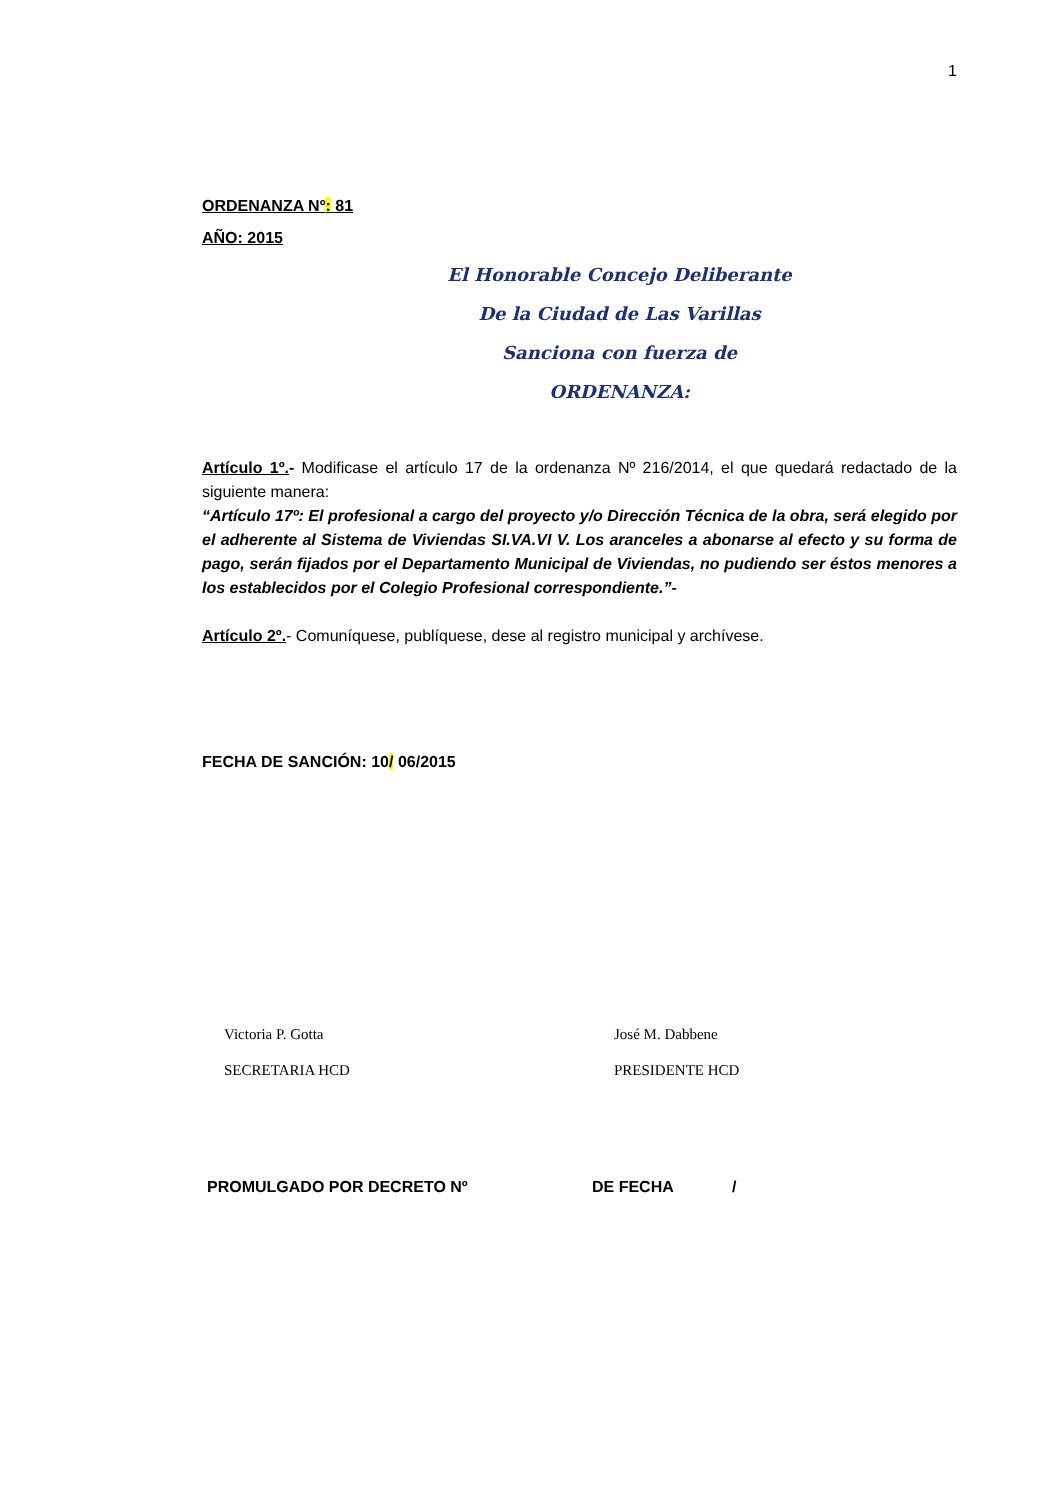1
ORDENANZA Nº: 81
AÑO: 2015
El Honorable Concejo Deliberante
De la Ciudad de Las Varillas
Sanciona con fuerza de
ORDENANZA:
Artículo 1º.- Modificase el artículo 17 de la ordenanza Nº 216/2014, el que quedará redactado de la siguiente manera:
“Artículo 17º: El profesional a cargo del proyecto y/o Dirección Técnica de la obra, será elegido por el adherente al Sistema de Viviendas SI.VA.VI V. Los aranceles a abonarse al efecto y su forma de pago, serán fijados por el Departamento Municipal de Viviendas, no pudiendo ser éstos menores a los establecidos por el Colegio Profesional correspondiente.”-
Artículo 2º.- Comuníquese, publíquese, dese al registro municipal y archívese.
FECHA DE SANCIÓN: 10/ 06/2015
Victoria P. Gotta
SECRETARIA HCD
José M. Dabbene
PRESIDENTE HCD
PROMULGADO POR DECRETO Nº DE FECHA /